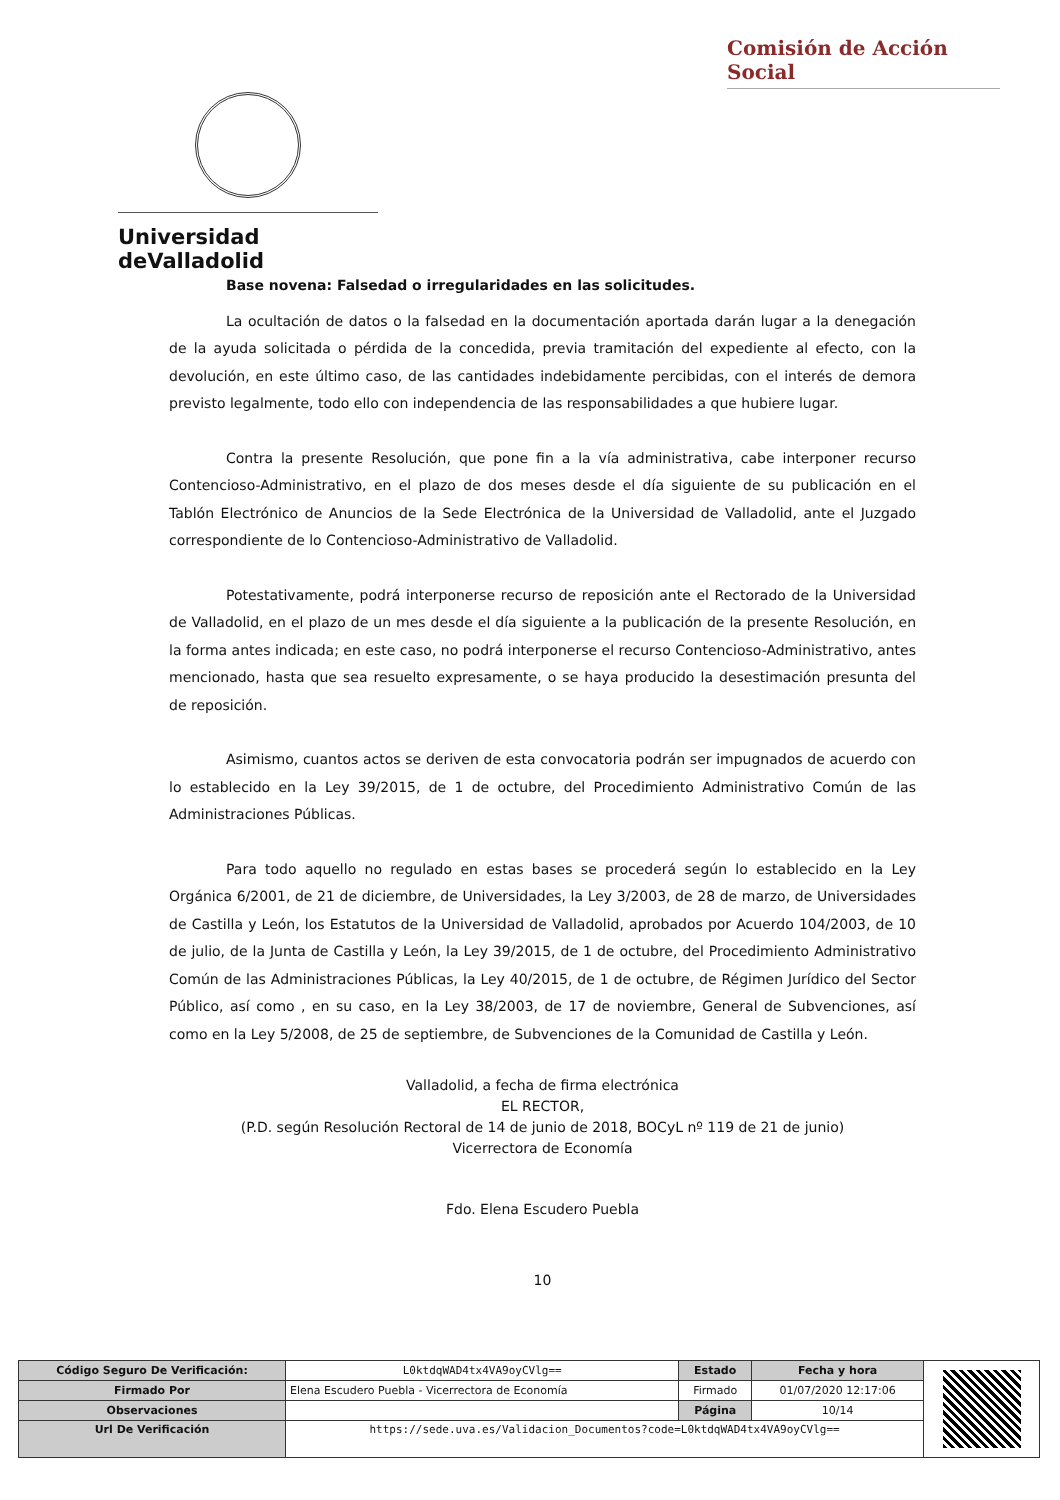Comisión de Acción Social
Universidad deValladolid
Base novena: Falsedad o irregularidades en las solicitudes.
La ocultación de datos o la falsedad en la documentación aportada darán lugar a la denegación de la ayuda solicitada o pérdida de la concedida, previa tramitación del expediente al efecto, con la devolución, en este último caso, de las cantidades indebidamente percibidas, con el interés de demora previsto legalmente, todo ello con independencia de las responsabilidades a que hubiere lugar.
Contra la presente Resolución, que pone fin a la vía administrativa, cabe interponer recurso Contencioso-Administrativo, en el plazo de dos meses desde el día siguiente de su publicación en el Tablón Electrónico de Anuncios de la Sede Electrónica de la Universidad de Valladolid, ante el Juzgado correspondiente de lo Contencioso-Administrativo de Valladolid.
Potestativamente, podrá interponerse recurso de reposición ante el Rectorado de la Universidad de Valladolid, en el plazo de un mes desde el día siguiente a la publicación de la presente Resolución, en la forma antes indicada; en este caso, no podrá interponerse el recurso Contencioso-Administrativo, antes mencionado, hasta que sea resuelto expresamente, o se haya producido la desestimación presunta del de reposición.
Asimismo, cuantos actos se deriven de esta convocatoria podrán ser impugnados de acuerdo con lo establecido en la Ley 39/2015, de 1 de octubre, del Procedimiento Administrativo Común de las Administraciones Públicas.
Para todo aquello no regulado en estas bases se procederá según lo establecido en la Ley Orgánica 6/2001, de 21 de diciembre, de Universidades, la Ley 3/2003, de 28 de marzo, de Universidades de Castilla y León, los Estatutos de la Universidad de Valladolid, aprobados por Acuerdo 104/2003, de 10 de julio, de la Junta de Castilla y León, la Ley 39/2015, de 1 de octubre, del Procedimiento Administrativo Común de las Administraciones Públicas, la Ley 40/2015, de 1 de octubre, de Régimen Jurídico del Sector Público, así como , en su caso, en la Ley 38/2003, de 17 de noviembre, General de Subvenciones, así como en la Ley 5/2008, de 25 de septiembre, de Subvenciones de la Comunidad de Castilla y León.
Valladolid, a fecha de firma electrónica
EL RECTOR,
(P.D. según Resolución Rectoral de 14 de junio de 2018, BOCyL nº 119 de 21 de junio)
Vicerrectora de Economía
Fdo. Elena Escudero Puebla
10
| Código Seguro De Verificación: | L0ktdqWAD4tx4VA9oyCVlg== | Estado | Fecha y hora | |
| Firmado Por | Elena Escudero Puebla - Vicerrectora de Economía | Firmado | 01/07/2020 12:17:06 | |
| Observaciones | | Página | 10/14 | |
| Url De Verificación | https://sede.uva.es/Validacion_Documentos?code=L0ktdqWAD4tx4VA9oyCVlg== | | | |